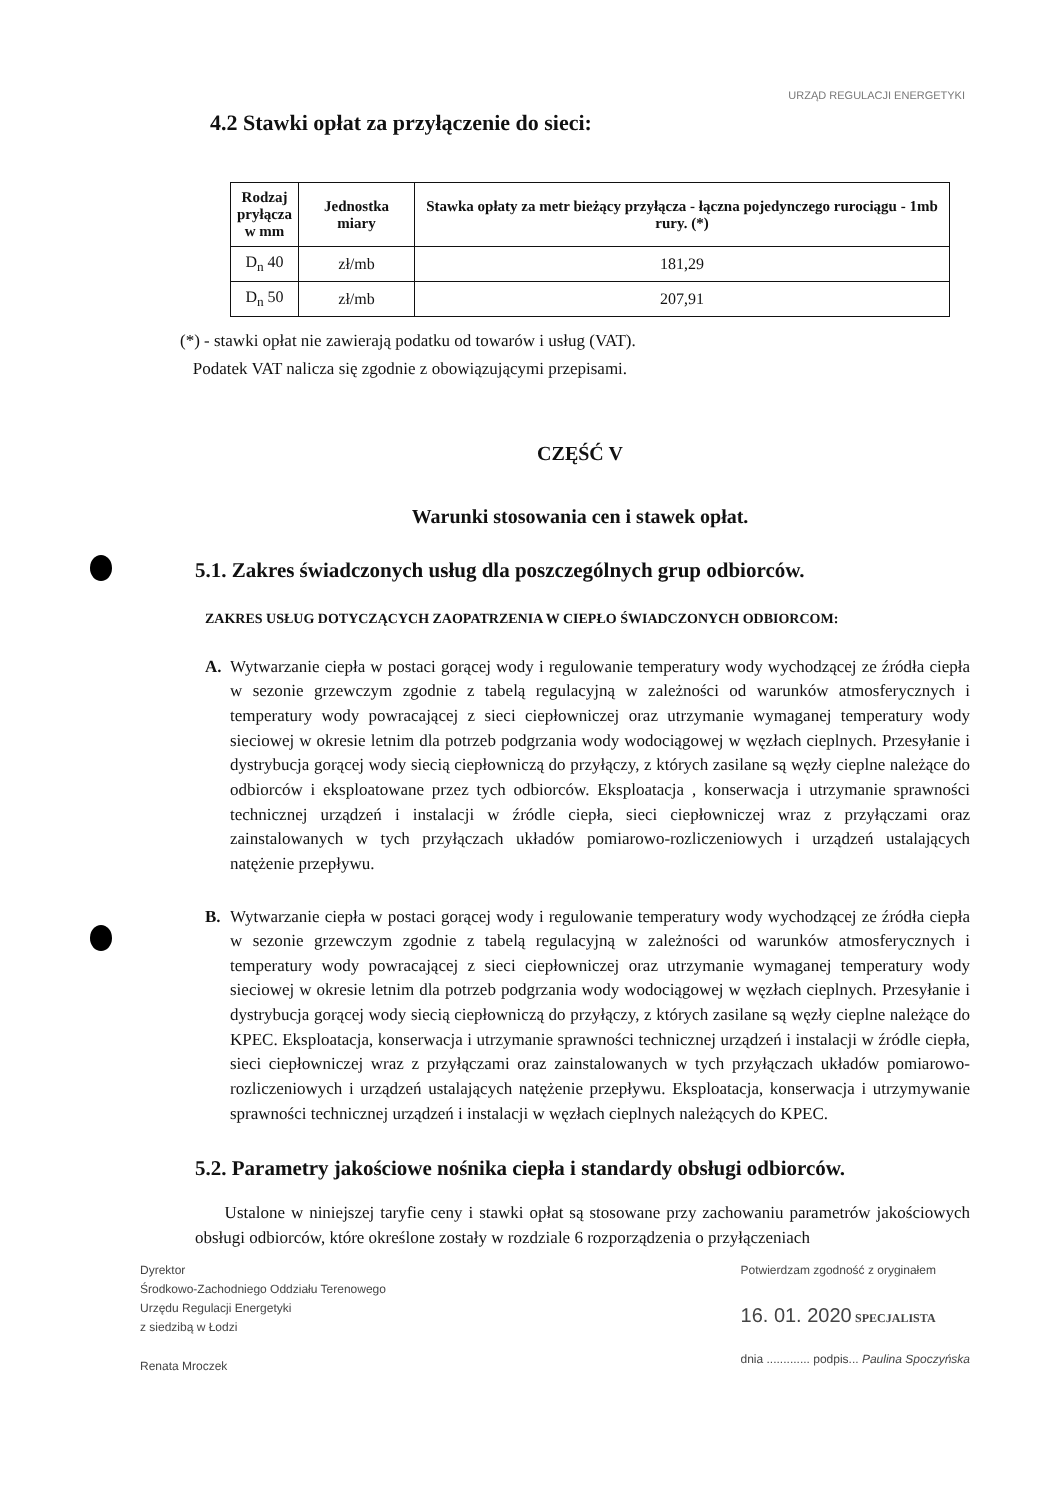URZĄD REGULACJI ENERGETYKI
4.2 Stawki opłat za przyłączenie do sieci:
| Rodzaj pryłącza w mm | Jednostka miary | Stawka opłaty za metr bieżący przyłącza - łączna pojedynczego rurociągu - 1mb rury. (*) |
| --- | --- | --- |
| D<sub>n</sub> 40 | zł/mb | 181,29 |
| D<sub>n</sub> 50 | zł/mb | 207,91 |
(*) - stawki opłat nie zawierają podatku od towarów i usług (VAT).
Podatek VAT nalicza się zgodnie z obowiązującymi przepisami.
CZĘŚĆ V
Warunki stosowania cen i stawek opłat.
5.1. Zakres świadczonych usług dla poszczególnych grup odbiorców.
ZAKRES USŁUG DOTYCZĄCYCH ZAOPATRZENIA W CIEPŁO ŚWIADCZONYCH ODBIORCOM:
A. Wytwarzanie ciepła w postaci gorącej wody i regulowanie temperatury wody wychodzącej ze źródła ciepła w sezonie grzewczym zgodnie z tabelą regulacyjną w zależności od warunków atmosferycznych i temperatury wody powracającej z sieci ciepłowniczej oraz utrzymanie wymaganej temperatury wody sieciowej w okresie letnim dla potrzeb podgrzania wody wodociągowej w węzłach cieplnych. Przesyłanie i dystrybucja gorącej wody siecią ciepłowniczą do przyłączy, z których zasilane są węzły cieplne należące do odbiorców i eksploatowane przez tych odbiorców. Eksploatacja , konserwacja i utrzymanie sprawności technicznej urządzeń i instalacji w źródle ciepła, sieci ciepłowniczej wraz z przyłączami oraz zainstalowanych w tych przyłączach układów pomiarowo-rozliczeniowych i urządzeń ustalających natężenie przepływu.
B. Wytwarzanie ciepła w postaci gorącej wody i regulowanie temperatury wody wychodzącej ze źródła ciepła w sezonie grzewczym zgodnie z tabelą regulacyjną w zależności od warunków atmosferycznych i temperatury wody powracającej z sieci ciepłowniczej oraz utrzymanie wymaganej temperatury wody sieciowej w okresie letnim dla potrzeb podgrzania wody wodociągowej w węzłach cieplnych. Przesyłanie i dystrybucja gorącej wody siecią ciepłowniczą do przyłączy, z których zasilane są węzły cieplne należące do KPEC. Eksploatacja, konserwacja i utrzymanie sprawności technicznej urządzeń i instalacji w źródle ciepła, sieci ciepłowniczej wraz z przyłączami oraz zainstalowanych w tych przyłączach układów pomiarowo-rozliczeniowych i urządzeń ustalających natężenie przepływu. Eksploatacja, konserwacja i utrzymywanie sprawności technicznej urządzeń i instalacji w węzłach cieplnych należących do KPEC.
5.2. Parametry jakościowe nośnika ciepła i standardy obsługi odbiorców.
Ustalone w niniejszej taryfie ceny i stawki opłat są stosowane przy zachowaniu parametrów jakościowych obsługi odbiorców, które określone zostały w rozdziale 6 rozporządzenia o przyłączeniach
Dyrektor
Środkowo-Zachodniego Oddziału Terenowego
Urzędu Regulacji Energetyki
z siedzibą w Łodzi
Renata Mroczek
Potwierdzam zgodność z oryginałem
16. 01. 2020 SPECJALISTA
dnia ............. podpis... Paulina Spoczyńska